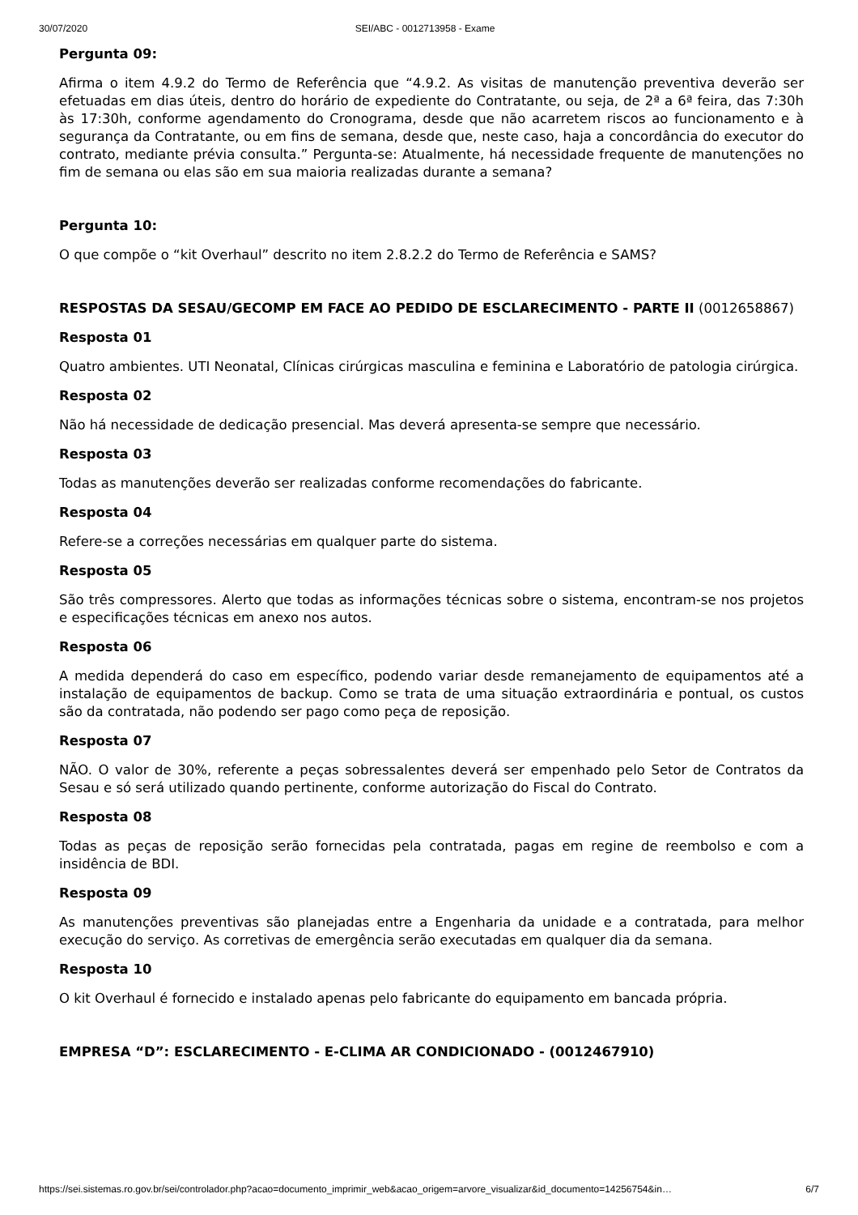30/07/2020 SEI/ABC - 0012713958 - Exame
Pergunta 09:
Afirma o item 4.9.2 do Termo de Referência que “4.9.2. As visitas de manutenção preventiva deverão ser efetuadas em dias úteis, dentro do horário de expediente do Contratante, ou seja, de 2ª a 6ª feira, das 7:30h às 17:30h, conforme agendamento do Cronograma, desde que não acarretem riscos ao funcionamento e à segurança da Contratante, ou em fins de semana, desde que, neste caso, haja a concordância do executor do contrato, mediante prévia consulta.” Pergunta-se: Atualmente, há necessidade frequente de manutenções no fim de semana ou elas são em sua maioria realizadas durante a semana?
Pergunta 10:
O que compõe o “kit Overhaul” descrito no item 2.8.2.2 do Termo de Referência e SAMS?
RESPOSTAS DA SESAU/GECOMP EM FACE AO PEDIDO DE ESCLARECIMENTO - PARTE II (0012658867)
Resposta 01
Quatro ambientes. UTI Neonatal, Clínicas cirúrgicas masculina e feminina e Laboratório de patologia cirúrgica.
Resposta 02
Não há necessidade de dedicação presencial. Mas deverá apresenta-se sempre que necessário.
Resposta 03
Todas as manutenções deverão ser realizadas conforme recomendações do fabricante.
Resposta 04
Refere-se a correções necessárias em qualquer parte do sistema.
Resposta 05
São três compressores. Alerto que todas as informações técnicas sobre o sistema, encontram-se nos projetos e especificações técnicas em anexo nos autos.
Resposta 06
A medida dependerá do caso em específico, podendo variar desde remanejamento de equipamentos até a instalação de equipamentos de backup. Como se trata de uma situação extraordinária e pontual, os custos são da contratada, não podendo ser pago como peça de reposição.
Resposta 07
NÃO. O valor de 30%, referente a peças sobressalentes deverá ser empenhado pelo Setor de Contratos da Sesau e só será utilizado quando pertinente, conforme autorização do Fiscal do Contrato.
Resposta 08
Todas as peças de reposição serão fornecidas pela contratada, pagas em regine de reembolso e com a insidência de BDI.
Resposta 09
As manutenções preventivas são planejadas entre a Engenharia da unidade e a contratada, para melhor execução do serviço. As corretivas de emergência serão executadas em qualquer dia da semana.
Resposta 10
O kit Overhaul é fornecido e instalado apenas pelo fabricante do equipamento em bancada própria.
EMPRESA “D”: ESCLARECIMENTO - E-CLIMA AR CONDICIONADO - (0012467910)
https://sei.sistemas.ro.gov.br/sei/controlador.php?acao=documento_imprimir_web&acao_origem=arvore_visualizar&id_documento=14256754&in… 6/7